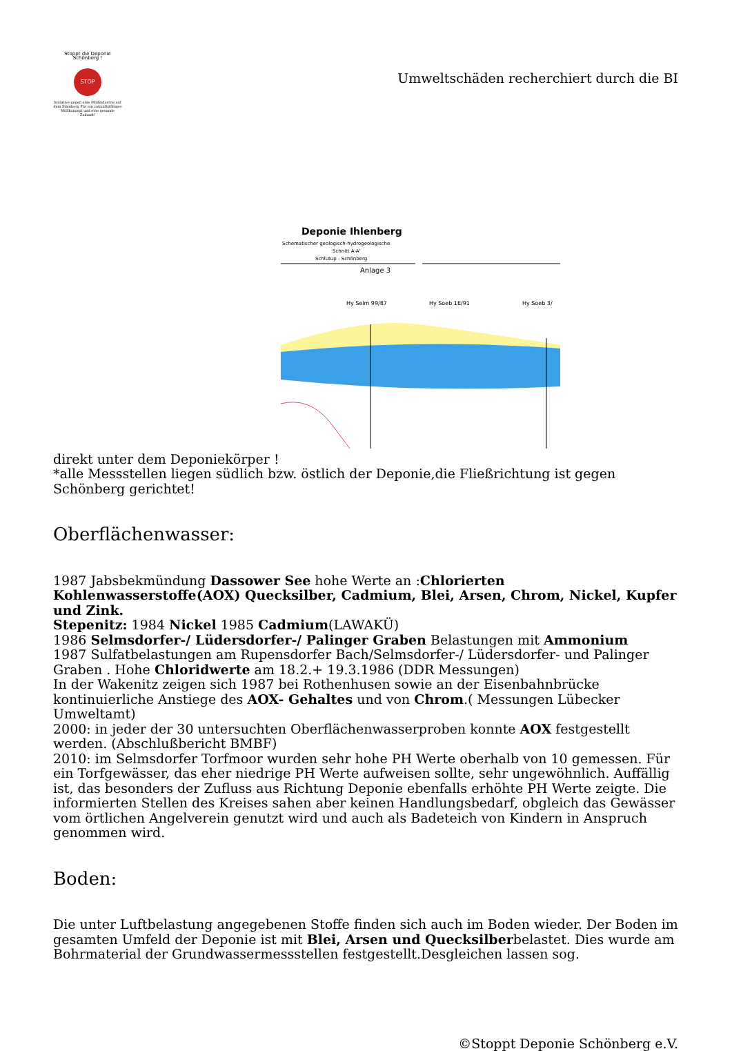Stoppt die Deponie Schönberg !
STOP
Initiative gegen eine Müllindustrie auf dem Ihlenberg Für ein zukunftsfähiges Müllkonzept und eine gesunde Zukunft!
Umweltschäden recherchiert durch die BI
Deponie Ihlenberg
Schematischer geologisch-hydrogeologische
Schnitt A-A'
Schlutup - Schönberg
Anlage 3
Hy Selm 99/87
Hy Soeb 1E/91
Hy Soeb 3/
direkt unter dem Deponiekörper !
*alle Messstellen liegen südlich bzw. östlich der Deponie,die Fließrichtung ist gegen Schönberg gerichtet!
Oberflächenwasser:
1987 Jabsbekmündung Dassower See hohe Werte an :Chlorierten Kohlenwasserstoffe(AOX) Quecksilber, Cadmium, Blei, Arsen, Chrom, Nickel, Kupfer und Zink.
Stepenitz: 1984 Nickel 1985 Cadmium(LAWAKÜ)
1986 Selmsdorfer-/ Lüdersdorfer-/ Palinger Graben Belastungen mit Ammonium
1987 Sulfatbelastungen am Rupensdorfer Bach/Selmsdorfer-/ Lüdersdorfer- und Palinger Graben . Hohe Chloridwerte am 18.2.+ 19.3.1986 (DDR Messungen)
In der Wakenitz zeigen sich 1987 bei Rothenhusen sowie an der Eisenbahnbrücke kontinuierliche Anstiege des AOX- Gehaltes und von Chrom.( Messungen Lübecker Umweltamt)
2000: in jeder der 30 untersuchten Oberflächenwasserproben konnte AOX festgestellt werden. (Abschlußbericht BMBF)
2010: im Selmsdorfer Torfmoor wurden sehr hohe PH Werte oberhalb von 10 gemessen. Für ein Torfgewässer, das eher niedrige PH Werte aufweisen sollte, sehr ungewöhnlich. Auffällig ist, das besonders der Zufluss aus Richtung Deponie ebenfalls erhöhte PH Werte zeigte. Die informierten Stellen des Kreises sahen aber keinen Handlungsbedarf, obgleich das Gewässer vom örtlichen Angelverein genutzt wird und auch als Badeteich von Kindern in Anspruch genommen wird.
Boden:
Die unter Luftbelastung angegebenen Stoffe finden sich auch im Boden wieder. Der Boden im gesamten Umfeld der Deponie ist mit Blei, Arsen und Quecksilberbelastet. Dies wurde am Bohrmaterial der Grundwassermessstellen festgestellt.Desgleichen lassen sog.
©Stoppt Deponie Schönberg e.V.